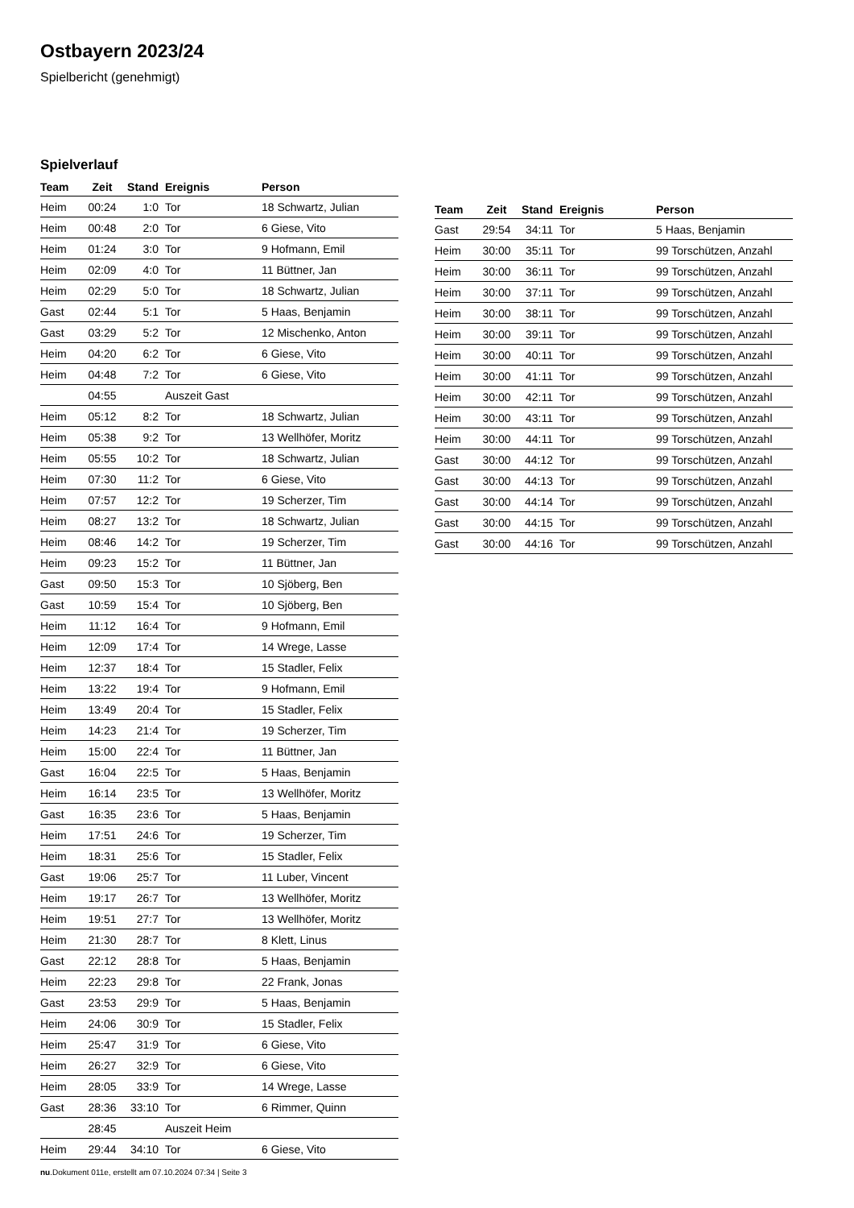Ostbayern 2023/24
Spielbericht (genehmigt)
Spielverlauf
| Team | Zeit | Stand | Ereignis | Person |
| --- | --- | --- | --- | --- |
| Heim | 00:24 | 1:0 | Tor | 18 Schwartz, Julian |
| Heim | 00:48 | 2:0 | Tor | 6 Giese, Vito |
| Heim | 01:24 | 3:0 | Tor | 9 Hofmann, Emil |
| Heim | 02:09 | 4:0 | Tor | 11 Büttner, Jan |
| Heim | 02:29 | 5:0 | Tor | 18 Schwartz, Julian |
| Gast | 02:44 | 5:1 | Tor | 5 Haas, Benjamin |
| Gast | 03:29 | 5:2 | Tor | 12 Mischenko, Anton |
| Heim | 04:20 | 6:2 | Tor | 6 Giese, Vito |
| Heim | 04:48 | 7:2 | Tor | 6 Giese, Vito |
| | 04:55 | | Auszeit Gast | |
| Heim | 05:12 | 8:2 | Tor | 18 Schwartz, Julian |
| Heim | 05:38 | 9:2 | Tor | 13 Wellhöfer, Moritz |
| Heim | 05:55 | 10:2 | Tor | 18 Schwartz, Julian |
| Heim | 07:30 | 11:2 | Tor | 6 Giese, Vito |
| Heim | 07:57 | 12:2 | Tor | 19 Scherzer, Tim |
| Heim | 08:27 | 13:2 | Tor | 18 Schwartz, Julian |
| Heim | 08:46 | 14:2 | Tor | 19 Scherzer, Tim |
| Heim | 09:23 | 15:2 | Tor | 11 Büttner, Jan |
| Gast | 09:50 | 15:3 | Tor | 10 Sjöberg, Ben |
| Gast | 10:59 | 15:4 | Tor | 10 Sjöberg, Ben |
| Heim | 11:12 | 16:4 | Tor | 9 Hofmann, Emil |
| Heim | 12:09 | 17:4 | Tor | 14 Wrege, Lasse |
| Heim | 12:37 | 18:4 | Tor | 15 Stadler, Felix |
| Heim | 13:22 | 19:4 | Tor | 9 Hofmann, Emil |
| Heim | 13:49 | 20:4 | Tor | 15 Stadler, Felix |
| Heim | 14:23 | 21:4 | Tor | 19 Scherzer, Tim |
| Heim | 15:00 | 22:4 | Tor | 11 Büttner, Jan |
| Gast | 16:04 | 22:5 | Tor | 5 Haas, Benjamin |
| Heim | 16:14 | 23:5 | Tor | 13 Wellhöfer, Moritz |
| Gast | 16:35 | 23:6 | Tor | 5 Haas, Benjamin |
| Heim | 17:51 | 24:6 | Tor | 19 Scherzer, Tim |
| Heim | 18:31 | 25:6 | Tor | 15 Stadler, Felix |
| Gast | 19:06 | 25:7 | Tor | 11 Luber, Vincent |
| Heim | 19:17 | 26:7 | Tor | 13 Wellhöfer, Moritz |
| Heim | 19:51 | 27:7 | Tor | 13 Wellhöfer, Moritz |
| Heim | 21:30 | 28:7 | Tor | 8 Klett, Linus |
| Gast | 22:12 | 28:8 | Tor | 5 Haas, Benjamin |
| Heim | 22:23 | 29:8 | Tor | 22 Frank, Jonas |
| Gast | 23:53 | 29:9 | Tor | 5 Haas, Benjamin |
| Heim | 24:06 | 30:9 | Tor | 15 Stadler, Felix |
| Heim | 25:47 | 31:9 | Tor | 6 Giese, Vito |
| Heim | 26:27 | 32:9 | Tor | 6 Giese, Vito |
| Heim | 28:05 | 33:9 | Tor | 14 Wrege, Lasse |
| Gast | 28:36 | 33:10 | Tor | 6 Rimmer, Quinn |
| | 28:45 | | Auszeit Heim | |
| Heim | 29:44 | 34:10 | Tor | 6 Giese, Vito |
| Team | Zeit | Stand | Ereignis | Person |
| --- | --- | --- | --- | --- |
| Gast | 29:54 | 34:11 | Tor | 5 Haas, Benjamin |
| Heim | 30:00 | 35:11 | Tor | 99 Torschützen, Anzahl |
| Heim | 30:00 | 36:11 | Tor | 99 Torschützen, Anzahl |
| Heim | 30:00 | 37:11 | Tor | 99 Torschützen, Anzahl |
| Heim | 30:00 | 38:11 | Tor | 99 Torschützen, Anzahl |
| Heim | 30:00 | 39:11 | Tor | 99 Torschützen, Anzahl |
| Heim | 30:00 | 40:11 | Tor | 99 Torschützen, Anzahl |
| Heim | 30:00 | 41:11 | Tor | 99 Torschützen, Anzahl |
| Heim | 30:00 | 42:11 | Tor | 99 Torschützen, Anzahl |
| Heim | 30:00 | 43:11 | Tor | 99 Torschützen, Anzahl |
| Heim | 30:00 | 44:11 | Tor | 99 Torschützen, Anzahl |
| Gast | 30:00 | 44:12 | Tor | 99 Torschützen, Anzahl |
| Gast | 30:00 | 44:13 | Tor | 99 Torschützen, Anzahl |
| Gast | 30:00 | 44:14 | Tor | 99 Torschützen, Anzahl |
| Gast | 30:00 | 44:15 | Tor | 99 Torschützen, Anzahl |
| Gast | 30:00 | 44:16 | Tor | 99 Torschützen, Anzahl |
nu.Dokument 011e, erstellt am 07.10.2024 07:34 | Seite 3